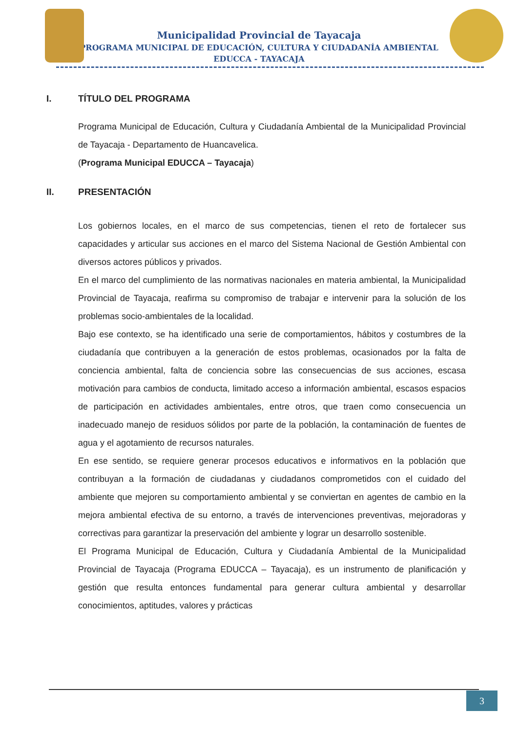Municipalidad Provincial de Tayacaja
PROGRAMA MUNICIPAL DE EDUCACIÓN, CULTURA Y CIUDADANÍA AMBIENTAL
EDUCCA - TAYACAJA
I. TÍTULO DEL PROGRAMA
Programa Municipal de Educación, Cultura y Ciudadanía Ambiental de la Municipalidad Provincial de Tayacaja - Departamento de Huancavelica.
(Programa Municipal EDUCCA – Tayacaja)
II. PRESENTACIÓN
Los gobiernos locales, en el marco de sus competencias, tienen el reto de fortalecer sus capacidades y articular sus acciones en el marco del Sistema Nacional de Gestión Ambiental con diversos actores públicos y privados.
En el marco del cumplimiento de las normativas nacionales en materia ambiental, la Municipalidad Provincial de Tayacaja, reafirma su compromiso de trabajar e intervenir para la solución de los problemas socio-ambientales de la localidad.
Bajo ese contexto, se ha identificado una serie de comportamientos, hábitos y costumbres de la ciudadanía que contribuyen a la generación de estos problemas, ocasionados por la falta de conciencia ambiental, falta de conciencia sobre las consecuencias de sus acciones, escasa motivación para cambios de conducta, limitado acceso a información ambiental, escasos espacios de participación en actividades ambientales, entre otros, que traen como consecuencia un inadecuado manejo de residuos sólidos por parte de la población, la contaminación de fuentes de agua y el agotamiento de recursos naturales.
En ese sentido, se requiere generar procesos educativos e informativos en la población que contribuyan a la formación de ciudadanas y ciudadanos comprometidos con el cuidado del ambiente que mejoren su comportamiento ambiental y se conviertan en agentes de cambio en la mejora ambiental efectiva de su entorno, a través de intervenciones preventivas, mejoradoras y correctivas para garantizar la preservación del ambiente y lograr un desarrollo sostenible.
El Programa Municipal de Educación, Cultura y Ciudadanía Ambiental de la Municipalidad Provincial de Tayacaja (Programa EDUCCA – Tayacaja), es un instrumento de planificación y gestión que resulta entonces fundamental para generar cultura ambiental y desarrollar conocimientos, aptitudes, valores y prácticas
3